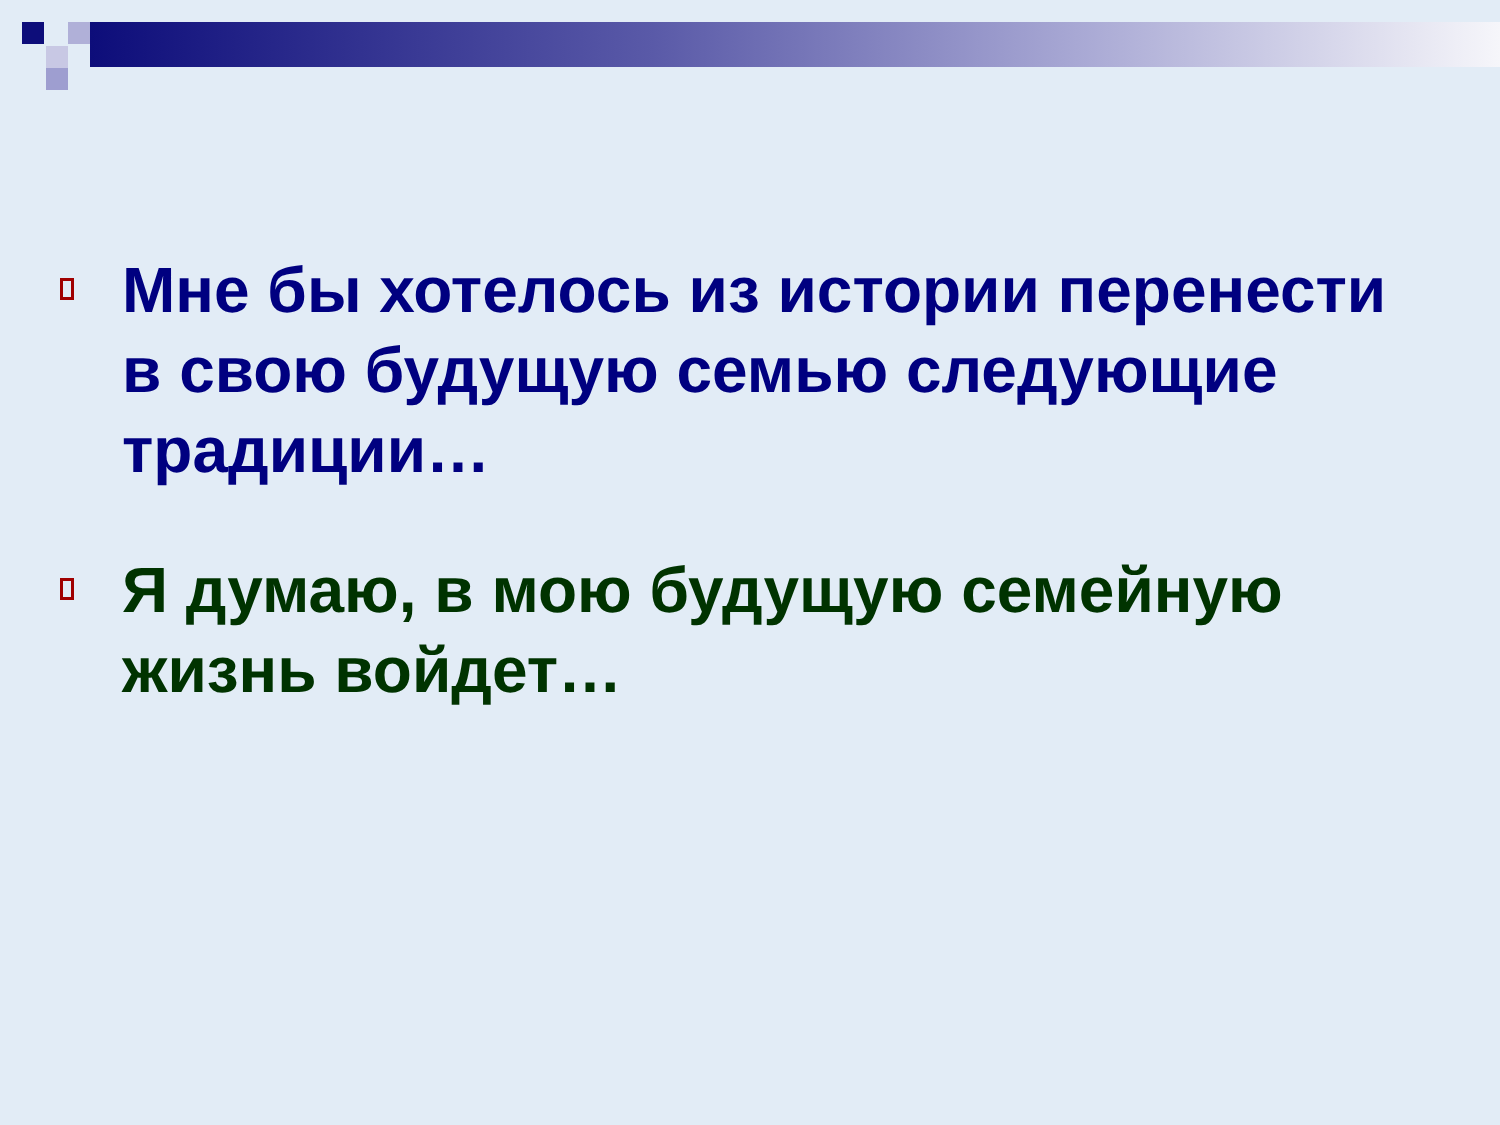Мне бы хотелось из истории перенести в свою будущую семью следующие традиции…
Я думаю, в мою будущую семейную жизнь войдет…